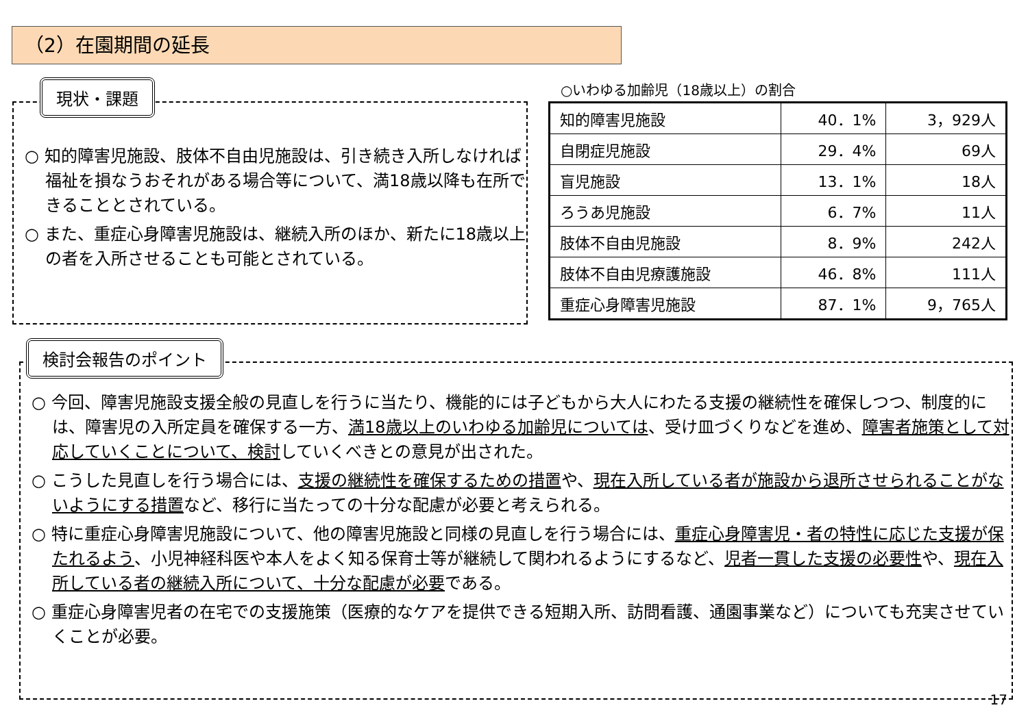（2）在園期間の延長
○ 知的障害児施設、肢体不自由児施設は、引き続き入所しなければ福祉を損なうおそれがある場合等について、満18歳以降も在所できることとされている。
○ また、重症心身障害児施設は、継続入所のほか、新たに18歳以上の者を入所させることも可能とされている。
現状・課題 ○いわゆる加齢児（18歳以上）の割合
| 知的障害児施設 | 40．1% | 3，929人 |
| 自閉症児施設 | 29．4% | 69人 |
| 盲児施設 | 13．1% | 18人 |
| ろうあ児施設 | 6．7% | 11人 |
| 肢体不自由児施設 | 8．9% | 242人 |
| 肢体不自由児療護施設 | 46．8% | 111人 |
| 重症心身障害児施設 | 87．1% | 9，765人 |
○ 今回、障害児施設支援全般の見直しを行うに当たり、機能的には子どもから大人にわたる支援の継続性を確保しつつ、制度的には、障害児の入所定員を確保する一方、満18歳以上のいわゆる加齢児については、受け皿づくりなどを進め、障害者施策として対応していくことについて、検討していくべきとの意見が出された。
○ こうした見直しを行う場合には、支援の継続性を確保するための措置や、現在入所している者が施設から退所させられることがないようにする措置など、移行に当たっての十分な配慮が必要と考えられる。
○ 特に重症心身障害児施設について、他の障害児施設と同様の見直しを行う場合には、重症心身障害児・者の特性に応じた支援が保たれるよう、小児神経科医や本人をよく知る保育士等が継続して関われるようにするなど、児者一貫した支援の必要性や、現在入所している者の継続入所について、十分な配慮が必要である。
○ 重症心身障害児者の在宅での支援施策（医療的なケアを提供できる短期入所、訪問看護、通園事業など）についても充実させていくことが必要。
検討会報告のポイント
17